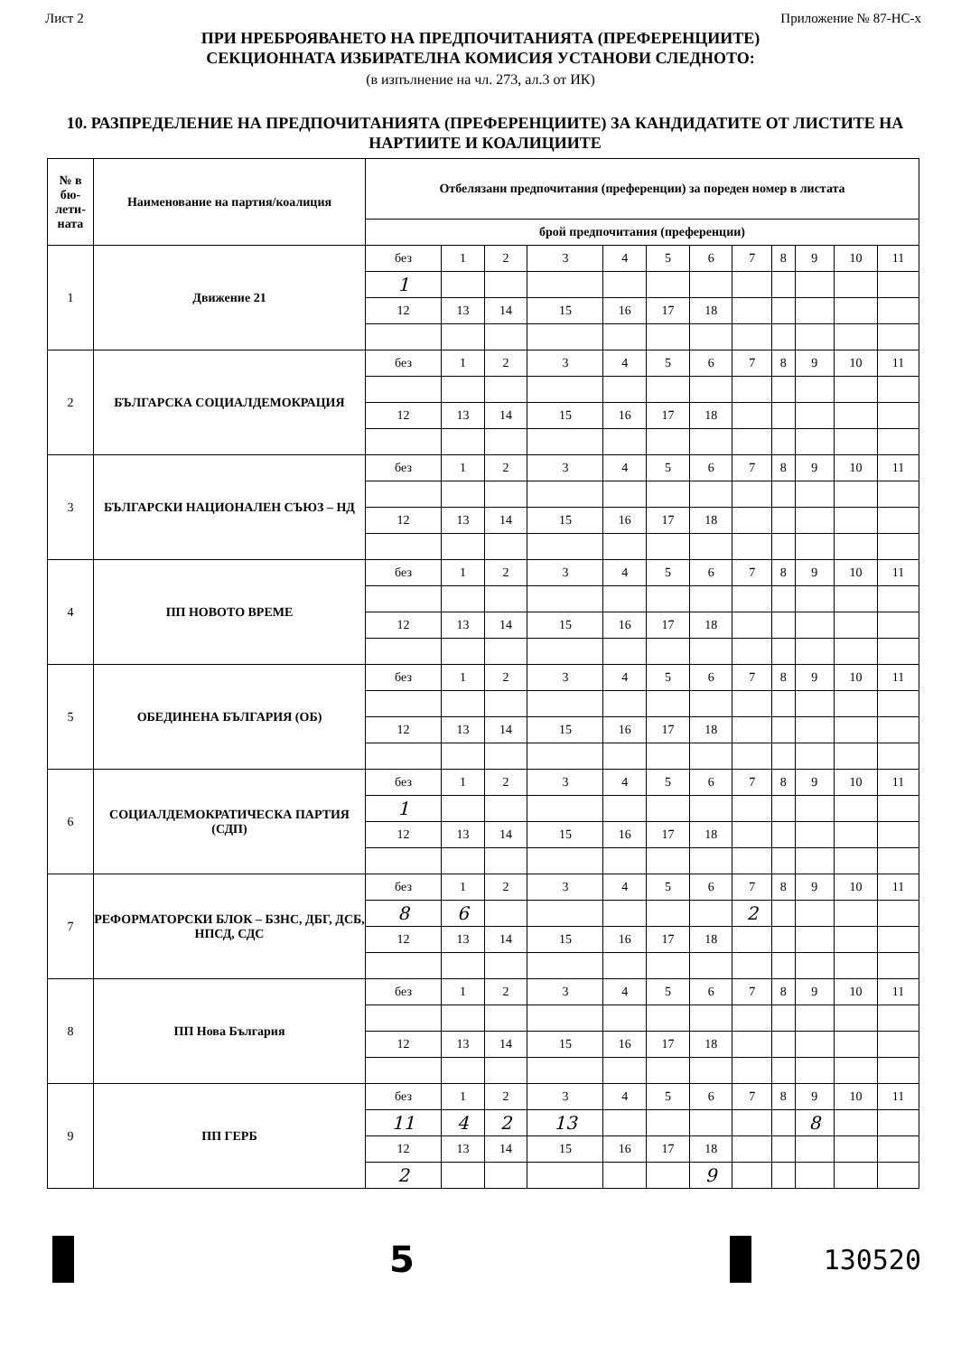Лист 2 Приложение № 87-НС-х
ПРИ НРЕБРОЯВАНЕТО НА ПРЕДПОЧИТАНИЯТА (ПРЕФЕРЕНЦИИТЕ)
СЕКЦИОННАТА ИЗБИРАТЕЛНА КОМИСИЯ УСТАНОВИ СЛЕДНОТО:
(в изпълнение на чл. 273, ал.3 от ИК)
10. РАЗПРЕДЕЛЕНИЕ НА ПРЕДПОЧИТАНИЯТА (ПРЕФЕРЕНЦИИТЕ) ЗА КАНДИДАТИТЕ ОТ ЛИСТИТЕ НА НАРТИИТЕ И КОАЛИЦИИТЕ
| № в бю-лети-ната | Наименование на партия/коалиция | Отбелязани предпочитания (преференции) за пореден номер в листата | | | | | | | | | | | |
| --- | --- | --- | --- | --- | --- | --- | --- | --- | --- | --- | --- | --- | --- |
| | | брой предпочитания (преференции) | | | | | | | | | | | |
| 1 | Движение 21 | без | 1 | 2 | 3 | 4 | 5 | 6 | 7 | 8 | 9 | 10 | 11 |
| | | 1 | | | | | | | | | | | |
| | | 12 | 13 | 14 | 15 | 16 | 17 | 18 | | | | | |
| 2 | БЪЛГАРСКА СОЦИАЛДЕМОКРАЦИЯ | без | 1 | 2 | 3 | 4 | 5 | 6 | 7 | 8 | 9 | 10 | 11 |
| | | 12 | 13 | 14 | 15 | 16 | 17 | 18 | | | | | |
| 3 | БЪЛГАРСКИ НАЦИОНАЛЕН СЪЮЗ – НД | без | 1 | 2 | 3 | 4 | 5 | 6 | 7 | 8 | 9 | 10 | 11 |
| | | 12 | 13 | 14 | 15 | 16 | 17 | 18 | | | | | |
| 4 | ПП НОВОТО ВРЕМЕ | без | 1 | 2 | 3 | 4 | 5 | 6 | 7 | 8 | 9 | 10 | 11 |
| | | 12 | 13 | 14 | 15 | 16 | 17 | 18 | | | | | |
| 5 | ОБЕДИНЕНА БЪЛГАРИЯ (ОБ) | без | 1 | 2 | 3 | 4 | 5 | 6 | 7 | 8 | 9 | 10 | 11 |
| | | 12 | 13 | 14 | 15 | 16 | 17 | 18 | | | | | |
| 6 | СОЦИАЛДЕМОКРАТИЧЕСКА ПАРТИЯ (СДП) | без | 1 | 2 | 3 | 4 | 5 | 6 | 7 | 8 | 9 | 10 | 11 |
| | | 1 | | | | | | | | | | | |
| | | 12 | 13 | 14 | 15 | 16 | 17 | 18 | | | | | |
| 7 | РЕФОРМАТОРСКИ БЛОК – БЗНС, ДБГ, ДСБ, НПСД, СДС | без | 1 | 2 | 3 | 4 | 5 | 6 | 7 | 8 | 9 | 10 | 11 |
| | | 8 | 6 | | | | | | 2 | | | | |
| | | 12 | 13 | 14 | 15 | 16 | 17 | 18 | | | | | |
| 8 | ПП Нова България | без | 1 | 2 | 3 | 4 | 5 | 6 | 7 | 8 | 9 | 10 | 11 |
| | | 12 | 13 | 14 | 15 | 16 | 17 | 18 | | | | | |
| 9 | ПП ГЕРБ | без | 1 | 2 | 3 | 4 | 5 | 6 | 7 | 8 | 9 | 10 | 11 |
| | | 11 | 4 | 2 | 13 | | | | | | 8 | | |
| | | 12 | 13 | 14 | 15 | 16 | 17 | 18 | | | | | |
| | | 2 | | | | | | 9 | | | | | |
5 130520